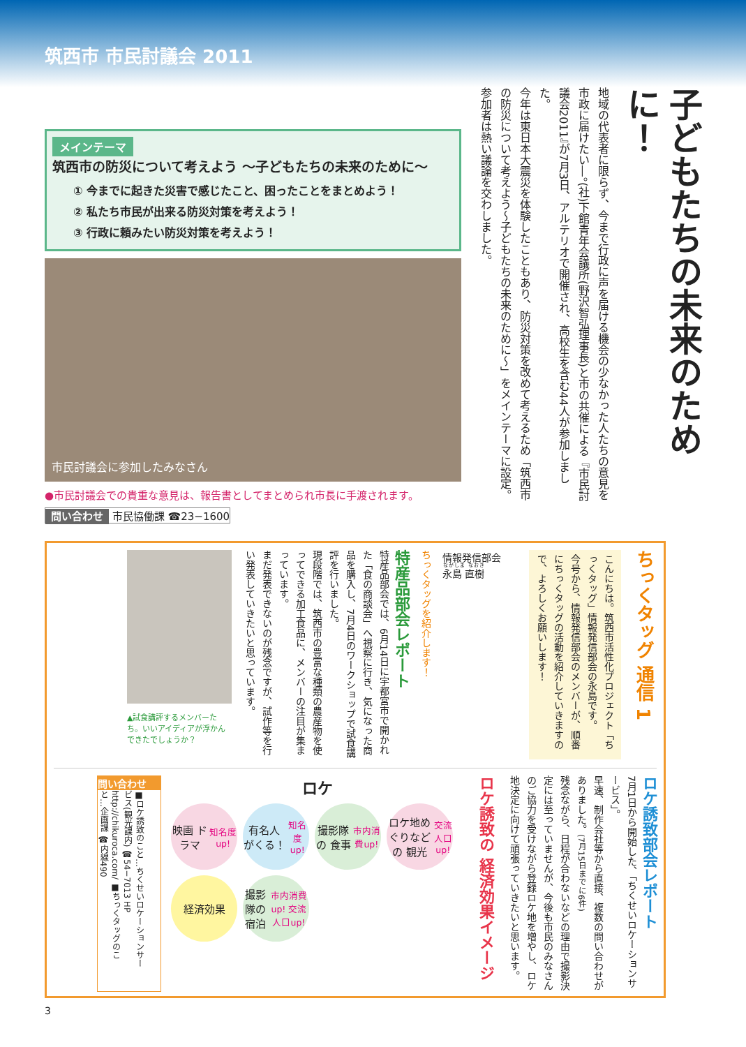筑西市 市民討議会 2011
メインテーマ
筑西市の防災について考えよう ～子どもたちの未来のために～
① 今までに起きた災害で感じたこと、困ったことをまとめよう！
② 私たち市民が出来る防災対策を考えよう！
③ 行政に頼みたい防災対策を考えよう！
市民討議会に参加したみなさん
●市民討議会での貴重な意見は、報告書としてまとめられ市長に手渡されます。
問い合わせ 市民協働課 ☎23−1600
子どもたちの未来のために！
地域の代表者に限らず、今まで行政に声を届ける機会の少なかった人たちの意見を市政に届けたい―。(社)下館青年会議所(野沢智弘理事長)と市の共催による『市民討議会2011』が7月3日、アルテリオで開催され、高校生を含む44人が参加しました。
今年は東日本大震災を体験したこともあり、防災対策を改めて考えるため「筑西市の防災について考えよう～子どもたちの未来のために～」をメインテーマに設定。参加者は熱い議論を交わしました。
ちっくタッグ 通信 1
こんにちは。筑西市活性化プロジェクト「ちっくタッグ」情報発信部会の永島です。
今号から、情報発信部会のメンバーが、順番にちっくタッグの活動を紹介していきますので、よろしくお願いします！
情報発信部会
永島 直樹
ちっくタッグを紹介します！
特産品部会レポート
特産品部会では、6月14日に宇都宮市で開かれた「食の商談会」へ視察に行き、気になった商品を購入し、7月4日のワークショップで試食講評を行いました。
現段階では、筑西市の豊富な種類の農産物を使ってできる加工食品に、メンバーの注目が集まっています。
まだ発表できないのが残念ですが、試作等を行い発表していきたいと思っています。
▲試食講評するメンバーたち。いいアイディアが浮かんできたでしょうか？
ロケ誘致部会レポート
7月1日から開始した、「ちくせいロケーションサービス」。
早速、制作会社等から直接、複数の問い合わせがありました。(7月15日までに6件)
残念ながら、日程が合わないなどの理由で撮影決定には至っていませんが、今後も市民のみなさんのご協力を受けながら登録ロケ地を増やし、ロケ地決定に向けて頑張っていきたいと思います。
ロケ誘致の 経済効果イメージ
ロケ
映画 ドラマ 知名度up!
有名人 がくる！ 知名度up!
撮影隊の 食事 市内消費up!
ロケ地めぐりなどの 観光 交流人口up!
経済効果
撮影隊の 宿泊 市内消費up! 交流人口up!
問い合わせ
■ロケ誘致のこと…ちくせいロケーションサービス(観光課内) ☎54−7013 HP http://chikuroca.com/ ■ちっくタッグのこと…企画課 ☎内線490
3